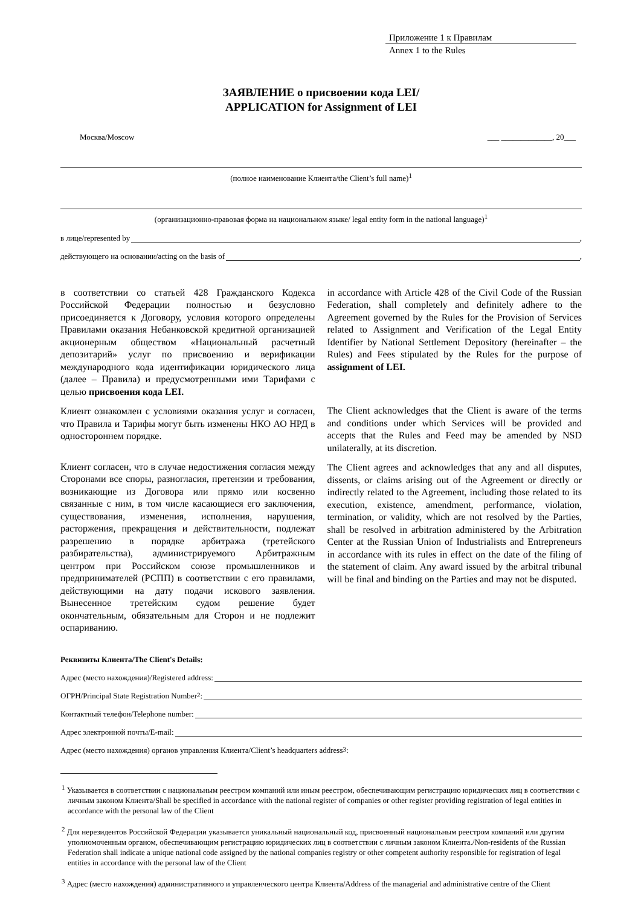Приложение 1 к Правилам
Annex 1 to the Rules
ЗАЯВЛЕНИЕ о присвоении кода LEI/
APPLICATION for Assignment of LEI
Москва/Moscow ___ _____________, 20___
(полное наименование Клиента/the Client’s full name)<sup>1</sup>
(организационно-правовая форма на национальном языке/ legal entity form in the national language)<sup>1</sup>
в лице/represented by ,
действующего на основании/acting on the basis of ,
в соответствии со статьей 428 Гражданского Кодекса Российской Федерации полностью и безусловно присоединяется к Договору, условия которого определены Правилами оказания Небанковской кредитной организацией акционерным обществом «Национальный расчетный депозитарий» услуг по присвоению и верификации международного кода идентификации юридического лица (далее – Правила) и предусмотренными ими Тарифами с целью присвоения кода LEI.
Клиент ознакомлен с условиями оказания услуг и согласен, что Правила и Тарифы могут быть изменены НКО АО НРД в одностороннем порядке.
Клиент согласен, что в случае недостижения согласия между Сторонами все споры, разногласия, претензии и требования, возникающие из Договора или прямо или косвенно связанные с ним, в том числе касающиеся его заключения, существования, изменения, исполнения, нарушения, расторжения, прекращения и действительности, подлежат разрешению в порядке арбитража (третейского разбирательства), администрируемого Арбитражным центром при Российском союзе промышленников и предпринимателей (РСПП) в соответствии с его правилами, действующими на дату подачи искового заявления. Вынесенное третейским судом решение будет окончательным, обязательным для Сторон и не подлежит оспариванию.
in accordance with Article 428 of the Civil Code of the Russian Federation, shall completely and definitely adhere to the Agreement governed by the Rules for the Provision of Services related to Assignment and Verification of the Legal Entity Identifier by National Settlement Depository (hereinafter – the Rules) and Fees stipulated by the Rules for the purpose of assignment of LEI.
The Client acknowledges that the Client is aware of the terms and conditions under which Services will be provided and accepts that the Rules and Feed may be amended by NSD unilaterally, at its discretion.
The Client agrees and acknowledges that any and all disputes, dissents, or claims arising out of the Agreement or directly or indirectly related to the Agreement, including those related to its execution, existence, amendment, performance, violation, termination, or validity, which are not resolved by the Parties, shall be resolved in arbitration administered by the Arbitration Center at the Russian Union of Industrialists and Entrepreneurs in accordance with its rules in effect on the date of the filing of the statement of claim. Any award issued by the arbitral tribunal will be final and binding on the Parties and may not be disputed.
Реквизиты Клиента/The Client's Details:
Адрес (место нахождения)/Registered address:
ОГРН/Principal State Registration Number<sup>2</sup>:
Контактный телефон/Telephone number:
Адрес электронной почты/E-mail:
Адрес (место нахождения) органов управления Клиента/Client’s headquarters address<sup>3</sup>:
<sup>1</sup> Указывается в соответствии с национальным реестром компаний или иным реестром, обеспечивающим регистрацию юридических лиц в соответствии с личным законом Клиента/Shall be specified in accordance with the national register of companies or other register providing registration of legal entities in accordance with the personal law of the Client
<sup>2</sup> Для нерезидентов Российской Федерации указывается уникальный национальный код, присвоенный национальным реестром компаний или другим уполномоченным органом, обеспечивающим регистрацию юридических лиц в соответствии с личным законом Клиента./Non-residents of the Russian Federation shall indicate a unique national code assigned by the national companies registry or other competent authority responsible for registration of legal entities in accordance with the personal law of the Client
<sup>3</sup> Адрес (место нахождения) административного и управленческого центра Клиента/Address of the managerial and administrative centre of the Client